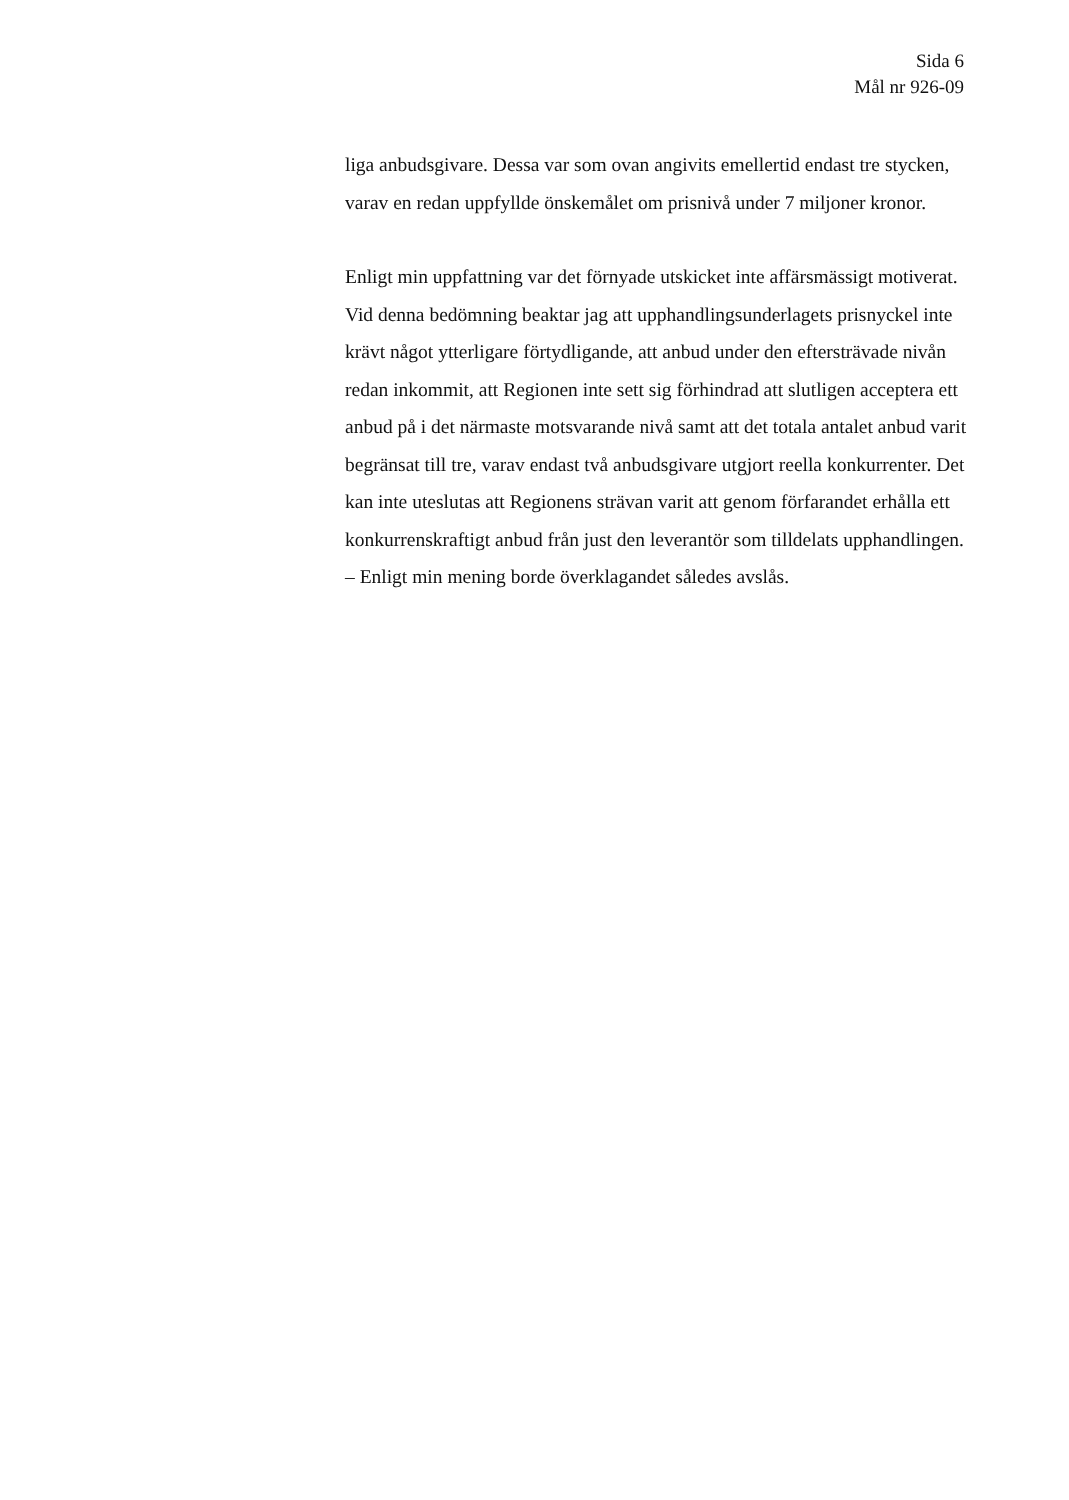Sida 6
Mål nr 926-09
liga anbudsgivare. Dessa var som ovan angivits emellertid endast tre stycken, varav en redan uppfyllde önskemålet om prisnivå under 7 miljoner kronor.
Enligt min uppfattning var det förnyade utskicket inte affärsmässigt motiverat. Vid denna bedömning beaktar jag att upphandlingsunderlagets prisnyckel inte krävt något ytterligare förtydligande, att anbud under den eftersträvade nivån redan inkommit, att Regionen inte sett sig förhindrad att slutligen acceptera ett anbud på i det närmaste motsvarande nivå samt att det totala antalet anbud varit begränsat till tre, varav endast två anbudsgivare utgjort reella konkurrenter. Det kan inte uteslutas att Regionens strävan varit att genom förfarandet erhålla ett konkurrenskraftigt anbud från just den leverantör som tilldelats upphandlingen. – Enligt min mening borde överklagandet således avslås.